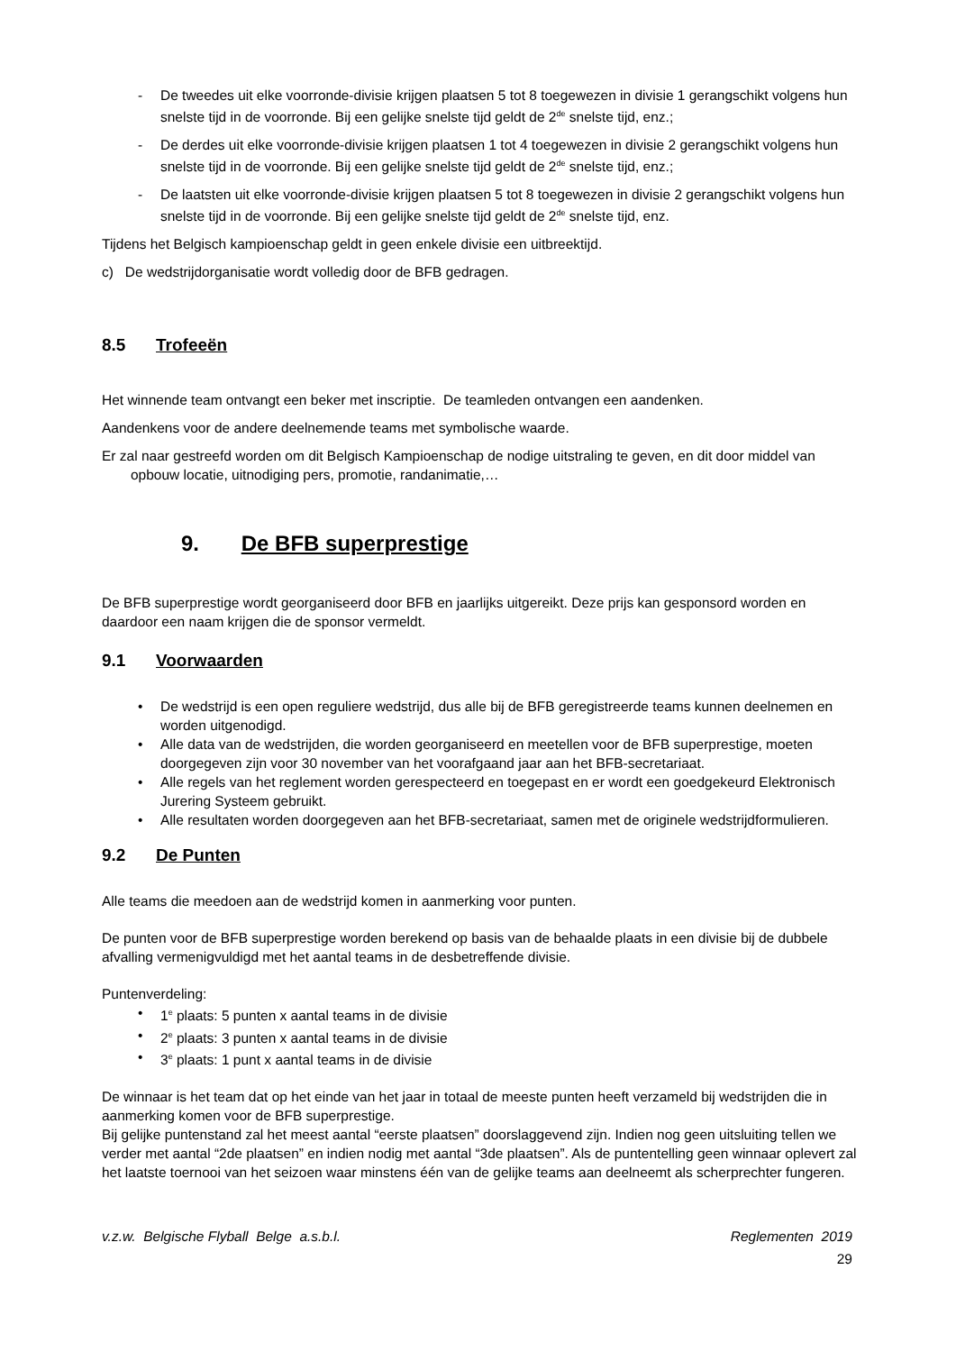- De tweedes uit elke voorronde-divisie krijgen plaatsen 5 tot 8 toegewezen in divisie 1 gerangschikt volgens hun snelste tijd in de voorronde. Bij een gelijke snelste tijd geldt de 2<sup>de</sup> snelste tijd, enz.;
- De derdes uit elke voorronde-divisie krijgen plaatsen 1 tot 4 toegewezen in divisie 2 gerangschikt volgens hun snelste tijd in de voorronde. Bij een gelijke snelste tijd geldt de 2<sup>de</sup> snelste tijd, enz.;
- De laatsten uit elke voorronde-divisie krijgen plaatsen 5 tot 8 toegewezen in divisie 2 gerangschikt volgens hun snelste tijd in de voorronde. Bij een gelijke snelste tijd geldt de 2<sup>de</sup> snelste tijd, enz.
Tijdens het Belgisch kampioenschap geldt in geen enkele divisie een uitbreektijd.
c) De wedstrijdorganisatie wordt volledig door de BFB gedragen.
8.5 Trofeeën
Het winnende team ontvangt een beker met inscriptie. De teamleden ontvangen een aandenken.
Aandenkens voor de andere deelnemende teams met symbolische waarde.
Er zal naar gestreefd worden om dit Belgisch Kampioenschap de nodige uitstraling te geven, en dit door middel van opbouw locatie, uitnodiging pers, promotie, randanimatie,…
9. De BFB superprestige
De BFB superprestige wordt georganiseerd door BFB en jaarlijks uitgereikt. Deze prijs kan gesponsord worden en daardoor een naam krijgen die de sponsor vermeldt.
9.1 Voorwaarden
• De wedstrijd is een open reguliere wedstrijd, dus alle bij de BFB geregistreerde teams kunnen deelnemen en worden uitgenodigd.
• Alle data van de wedstrijden, die worden georganiseerd en meetellen voor de BFB superprestige, moeten doorgegeven zijn voor 30 november van het voorafgaand jaar aan het BFB-secretariaat.
• Alle regels van het reglement worden gerespecteerd en toegepast en er wordt een goedgekeurd Elektronisch Jurering Systeem gebruikt.
• Alle resultaten worden doorgegeven aan het BFB-secretariaat, samen met de originele wedstrijdformulieren.
9.2 De Punten
Alle teams die meedoen aan de wedstrijd komen in aanmerking voor punten.
De punten voor de BFB superprestige worden berekend op basis van de behaalde plaats in een divisie bij de dubbele afvalling vermenigvuldigd met het aantal teams in de desbetreffende divisie.
Puntenverdeling:
• 1<sup>e</sup> plaats: 5 punten x aantal teams in de divisie
• 2<sup>e</sup> plaats: 3 punten x aantal teams in de divisie
• 3<sup>e</sup> plaats: 1 punt x aantal teams in de divisie
De winnaar is het team dat op het einde van het jaar in totaal de meeste punten heeft verzameld bij wedstrijden die in aanmerking komen voor de BFB superprestige.
Bij gelijke puntenstand zal het meest aantal “eerste plaatsen” doorslaggevend zijn. Indien nog geen uitsluiting tellen we verder met aantal “2de plaatsen” en indien nodig met aantal “3de plaatsen”. Als de puntentelling geen winnaar oplevert zal het laatste toernooi van het seizoen waar minstens één van de gelijke teams aan deelneemt als scherprechter fungeren.
v.z.w. Belgische Flyball Belge a.s.b.l. Reglementen 2019
29